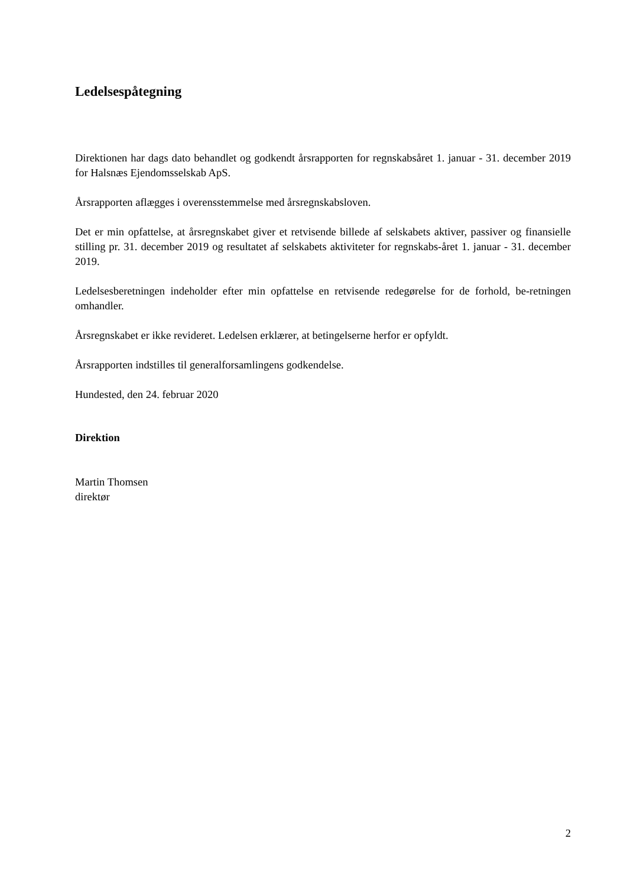Ledelsespåtegning
Direktionen har dags dato behandlet og godkendt årsrapporten for regnskabsåret 1. januar - 31. december 2019 for Halsnæs Ejendomsselskab ApS.
Årsrapporten aflægges i overensstemmelse med årsregnskabsloven.
Det er min opfattelse, at årsregnskabet giver et retvisende billede af selskabets aktiver, passiver og finansielle stilling pr. 31. december 2019 og resultatet af selskabets aktiviteter for regnskabs-året 1. januar - 31. december 2019.
Ledelsesberetningen indeholder efter min opfattelse en retvisende redegørelse for de forhold, be-retningen omhandler.
Årsregnskabet er ikke revideret. Ledelsen erklærer, at betingelserne herfor er opfyldt.
Årsrapporten indstilles til generalforsamlingens godkendelse.
Hundested, den 24. februar 2020
Direktion
Martin Thomsen
direktør
2